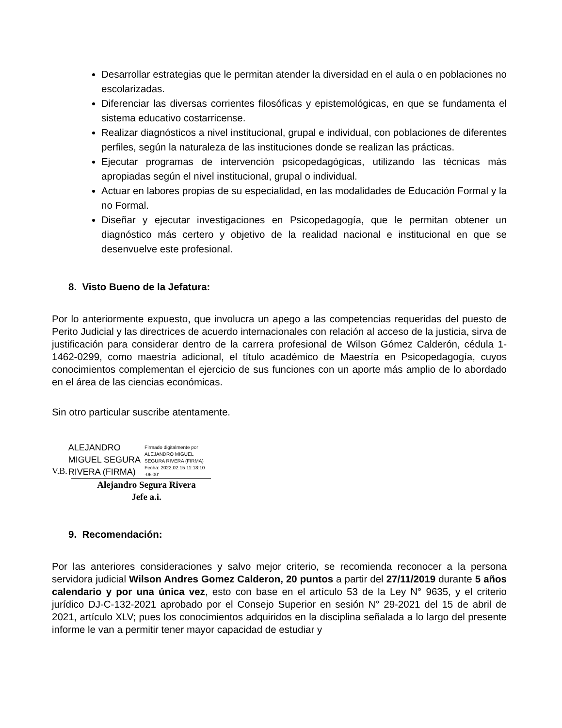Desarrollar estrategias que le permitan atender la diversidad en el aula o en poblaciones no escolarizadas.
Diferenciar las diversas corrientes filosóficas y epistemológicas, en que se fundamenta el sistema educativo costarricense.
Realizar diagnósticos a nivel institucional, grupal e individual, con poblaciones de diferentes perfiles, según la naturaleza de las instituciones donde se realizan las prácticas.
Ejecutar programas de intervención psicopedagógicas, utilizando las técnicas más apropiadas según el nivel institucional, grupal o individual.
Actuar en labores propias de su especialidad, en las modalidades de Educación Formal y la no Formal.
Diseñar y ejecutar investigaciones en Psicopedagogía, que le permitan obtener un diagnóstico más certero y objetivo de la realidad nacional e institucional en que se desenvuelve este profesional.
8. Visto Bueno de la Jefatura:
Por lo anteriormente expuesto, que involucra un apego a las competencias requeridas del puesto de Perito Judicial y las directrices de acuerdo internacionales con relación al acceso de la justicia, sirva de justificación para considerar dentro de la carrera profesional de Wilson Gómez Calderón, cédula 1-1462-0299, como maestría adicional, el título académico de Maestría en Psicopedagogía, cuyos conocimientos complementan el ejercicio de sus funciones con un aporte más amplio de lo abordado en el área de las ciencias económicas.
Sin otro particular suscribe atentamente.
V.B. ALEJANDRO
MIGUEL SEGURA
RIVERA (FIRMA) Firmado digitalmente por
ALEJANDRO MIGUEL
SEGURA RIVERA (FIRMA)
Fecha: 2022.02.15 11:18:10
-06'00'
Alejandro Segura Rivera
Jefe a.i.
9. Recomendación:
Por las anteriores consideraciones y salvo mejor criterio, se recomienda reconocer a la persona servidora judicial Wilson Andres Gomez Calderon, 20 puntos a partir del 27/11/2019 durante 5 años calendario y por una única vez, esto con base en el artículo 53 de la Ley N° 9635, y el criterio jurídico DJ-C-132-2021 aprobado por el Consejo Superior en sesión N° 29-2021 del 15 de abril de 2021, artículo XLV; pues los conocimientos adquiridos en la disciplina señalada a lo largo del presente informe le van a permitir tener mayor capacidad de estudiar y